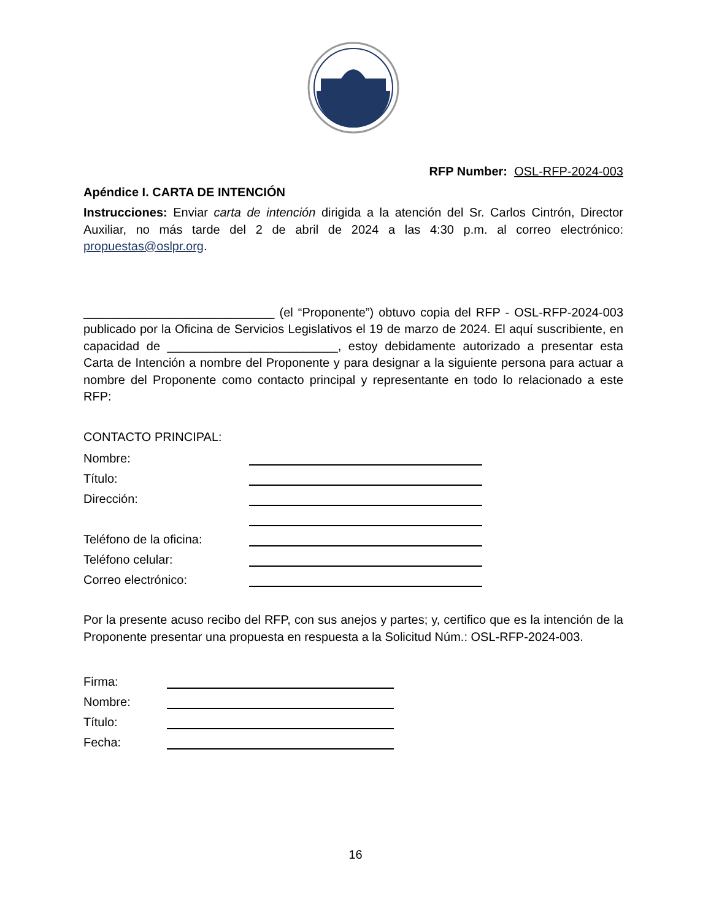RFP Number: OSL-RFP-2024-003
Apéndice I. CARTA DE INTENCIÓN
Instrucciones: Enviar carta de intención dirigida a la atención del Sr. Carlos Cintrón, Director Auxiliar, no más tarde del 2 de abril de 2024 a las 4:30 p.m. al correo electrónico: propuestas@oslpr.org.
____________________________ (el “Proponente”) obtuvo copia del RFP - OSL-RFP-2024-003 publicado por la Oficina de Servicios Legislativos el 19 de marzo de 2024. El aquí suscribiente, en capacidad de _________________________, estoy debidamente autorizado a presentar esta Carta de Intención a nombre del Proponente y para designar a la siguiente persona para actuar a nombre del Proponente como contacto principal y representante en todo lo relacionado a este RFP:
CONTACTO PRINCIPAL:
Nombre:
Título:
Dirección:
Teléfono de la oficina:
Teléfono celular:
Correo electrónico:
Por la presente acuso recibo del RFP, con sus anejos y partes; y, certifico que es la intención de la Proponente presentar una propuesta en respuesta a la Solicitud Núm.: OSL-RFP-2024-003.
Firma:
Nombre:
Título:
Fecha:
16